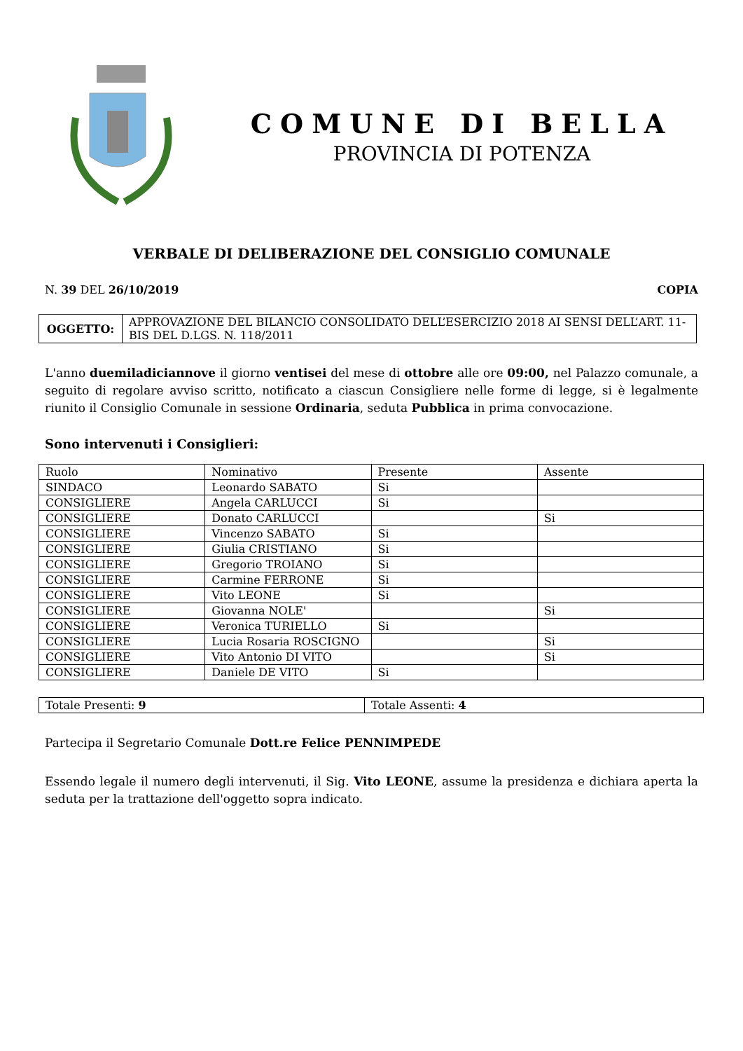COMUNE DI BELLA
PROVINCIA DI POTENZA
VERBALE DI DELIBERAZIONE DEL CONSIGLIO COMUNALE
N. 39 DEL 26/10/2019 COPIA
| OGGETTO: | APPROVAZIONE DEL BILANCIO CONSOLIDATO DELL’ESERCIZIO 2018 AI SENSI DELL’ART. 11-BIS DEL D.LGS. N. 118/2011 |
L'anno duemiladiciannove il giorno ventisei del mese di ottobre alle ore 09:00, nel Palazzo comunale, a seguito di regolare avviso scritto, notificato a ciascun Consigliere nelle forme di legge, si è legalmente riunito il Consiglio Comunale in sessione Ordinaria, seduta Pubblica in prima convocazione.
Sono intervenuti i Consiglieri:
| Ruolo | Nominativo | Presente | Assente |
| SINDACO | Leonardo SABATO | Si | |
| CONSIGLIERE | Angela CARLUCCI | Si | |
| CONSIGLIERE | Donato CARLUCCI | | Si |
| CONSIGLIERE | Vincenzo SABATO | Si | |
| CONSIGLIERE | Giulia CRISTIANO | Si | |
| CONSIGLIERE | Gregorio TROIANO | Si | |
| CONSIGLIERE | Carmine FERRONE | Si | |
| CONSIGLIERE | Vito LEONE | Si | |
| CONSIGLIERE | Giovanna NOLE' | | Si |
| CONSIGLIERE | Veronica TURIELLO | Si | |
| CONSIGLIERE | Lucia Rosaria ROSCIGNO | | Si |
| CONSIGLIERE | Vito Antonio DI VITO | | Si |
| CONSIGLIERE | Daniele DE VITO | Si | |
| Totale Presenti: 9 | Totale Assenti: 4 |
Partecipa il Segretario Comunale Dott.re Felice PENNIMPEDE
Essendo legale il numero degli intervenuti, il Sig. Vito LEONE, assume la presidenza e dichiara aperta la seduta per la trattazione dell'oggetto sopra indicato.